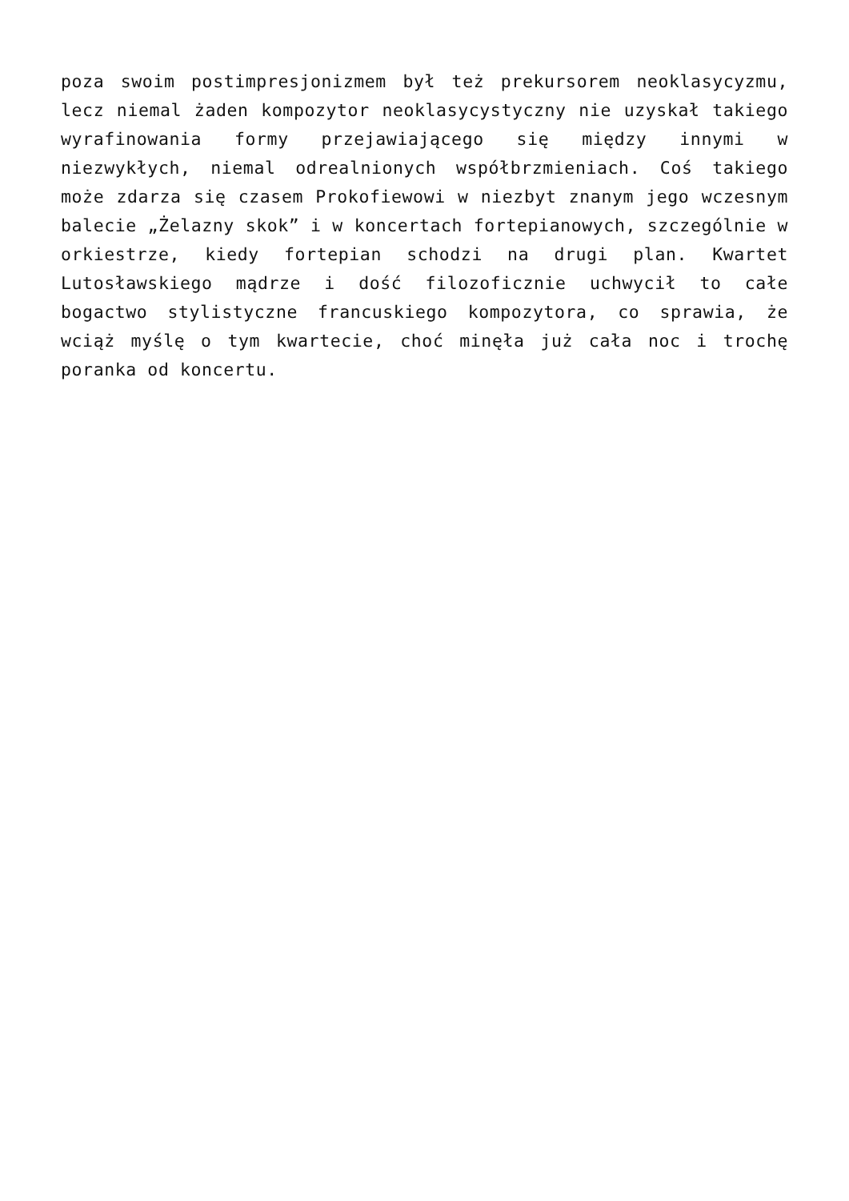poza swoim postimpresjonizmem był też prekursorem neoklasycyzmu, lecz niemal żaden kompozytor neoklasycystyczny nie uzyskał takiego wyrafinowania formy przejawiającego się między innymi w niezwykłych, niemal odrealnionych współbrzmieniach. Coś takiego może zdarza się czasem Prokofiewowi w niezbyt znanym jego wczesnym balecie „Żelazny skok” i w koncertach fortepianowych, szczególnie w orkiestrze, kiedy fortepian schodzi na drugi plan. Kwartet Lutosławskiego mądrze i dość filozoficznie uchwycił to całe bogactwo stylistyczne francuskiego kompozytora, co sprawia, że wciąż myślę o tym kwartecie, choć minęła już cała noc i trochę poranka od koncertu.